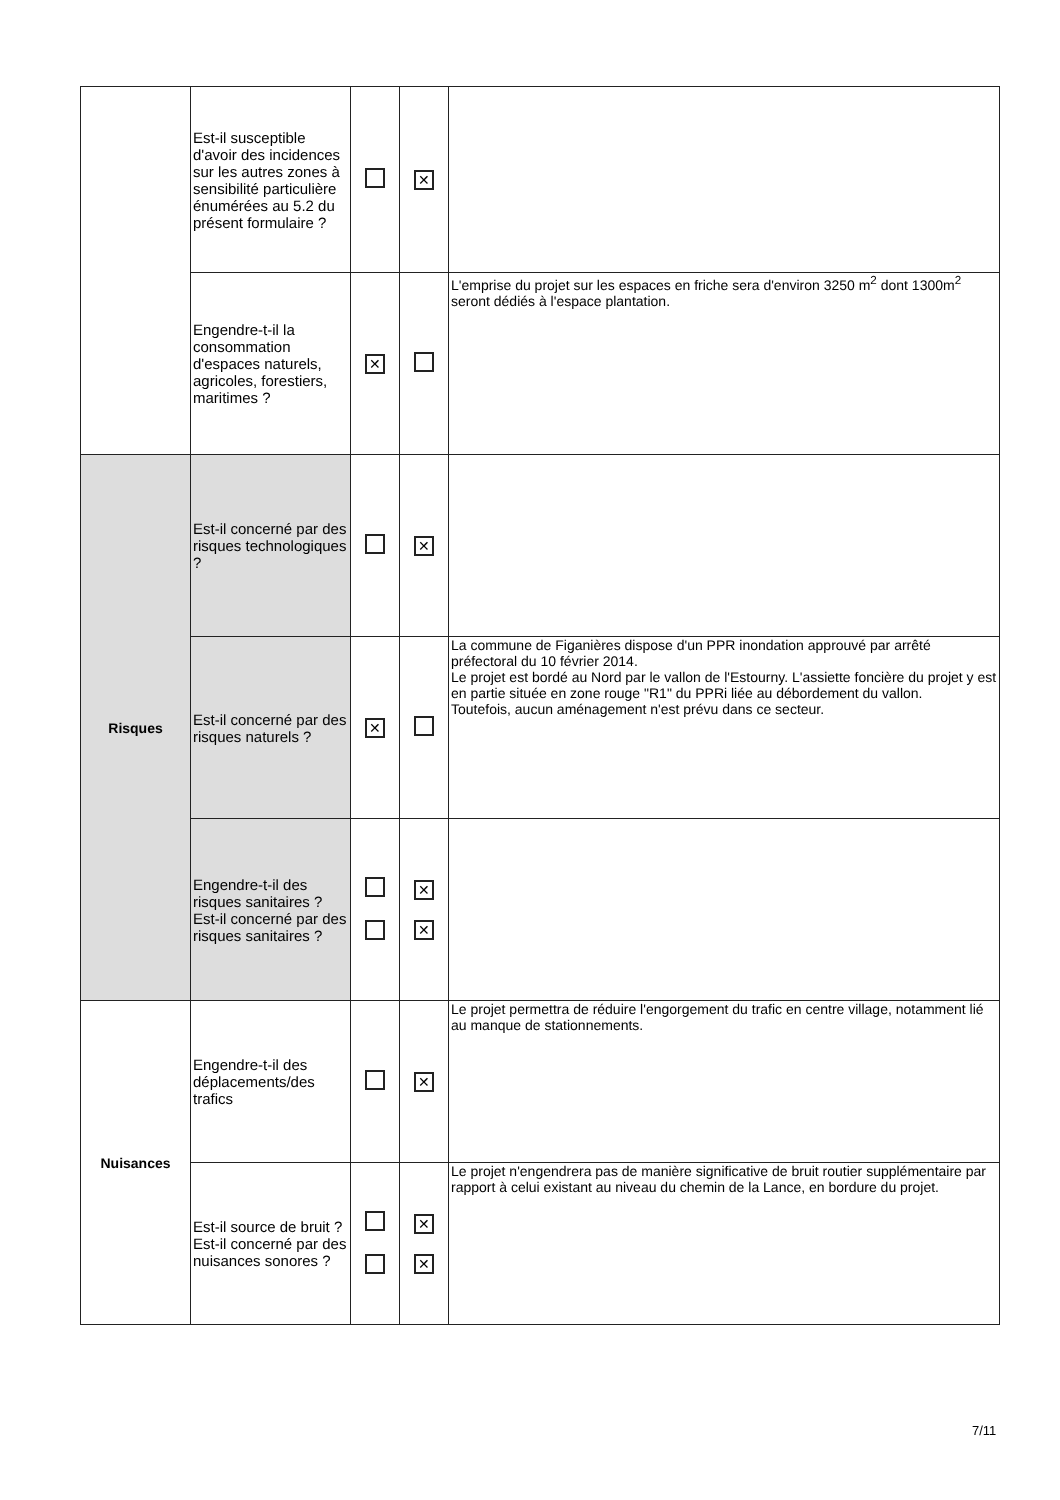| | Est-il susceptible d'avoir des incidences sur les autres zones à sensibilité particulière énumérées au 5.2 du présent formulaire ? | | ✕ | |
| | Engendre-t-il la consommation d'espaces naturels, agricoles, forestiers, maritimes ? | ✕ | | L'emprise du projet sur les espaces en friche sera d'environ 3250 m<sup>2</sup> dont 1300m<sup>2</sup> seront dédiés à l'espace plantation. |
| Risques | Est-il concerné par des risques technologiques ? | | ✕ | |
| | Est-il concerné par des risques naturels ? | ✕ | | La commune de Figanières dispose d'un PPR inondation approuvé par arrêté préfectoral du 10 février 2014. Le projet est bordé au Nord par le vallon de l'Estourny. L'assiette foncière du projet y est en partie située en zone rouge "R1" du PPRi liée au débordement du vallon. Toutefois, aucun aménagement n'est prévu dans ce secteur. |
| | Engendre-t-il des risques sanitaires ? Est-il concerné par des risques sanitaires ? | | ✕ ✕ | |
| Nuisances | Engendre-t-il des déplacements/des trafics | | ✕ | Le projet permettra de réduire l'engorgement du trafic en centre village, notamment lié au manque de stationnements. |
| | Est-il source de bruit ? Est-il concerné par des nuisances sonores ? | | ✕ ✕ | Le projet n'engendrera pas de manière significative de bruit routier supplémentaire par rapport à celui existant au niveau du chemin de la Lance, en bordure du projet. |
7/11